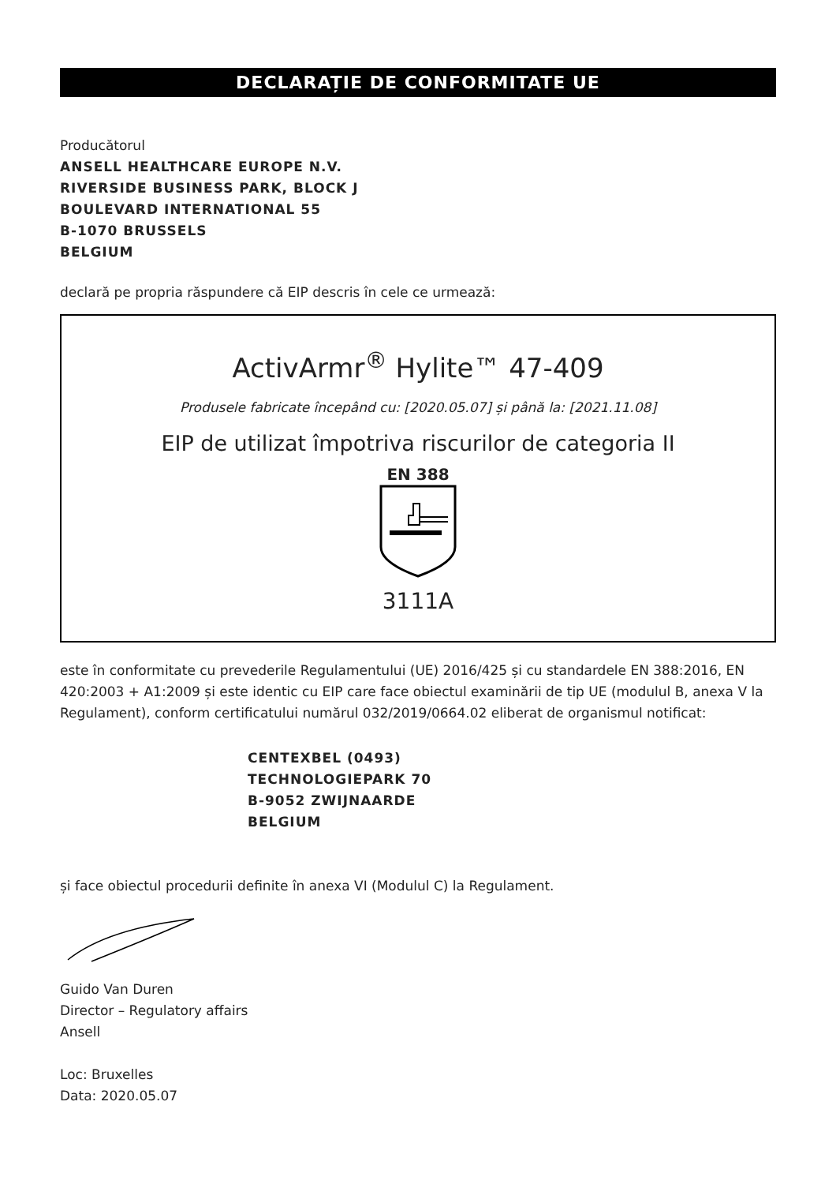DECLARAȚIE DE CONFORMITATE UE
Producătorul
ANSELL HEALTHCARE EUROPE N.V.
RIVERSIDE BUSINESS PARK, BLOCK J
BOULEVARD INTERNATIONAL 55
B-1070 BRUSSELS
BELGIUM
declară pe propria răspundere că EIP descris în cele ce urmează:
ActivArmr<sup>®</sup> Hylite™ 47-409
Produsele fabricate începând cu: [2020.05.07] și până la: [2021.11.08]
EIP de utilizat împotriva riscurilor de categoria II
EN 388
3111A
este în conformitate cu prevederile Regulamentului (UE) 2016/425 și cu standardele EN 388:2016, EN 420:2003 + A1:2009 și este identic cu EIP care face obiectul examinării de tip UE (modulul B, anexa V la Regulament), conform certificatului numărul 032/2019/0664.02 eliberat de organismul notificat:
CENTEXBEL (0493)
TECHNOLOGIEPARK 70
B-9052 ZWIJNAARDE
BELGIUM
și face obiectul procedurii definite în anexa VI (Modulul C) la Regulament.
Guido Van Duren
Director – Regulatory affairs
Ansell
Loc: Bruxelles
Data: 2020.05.07